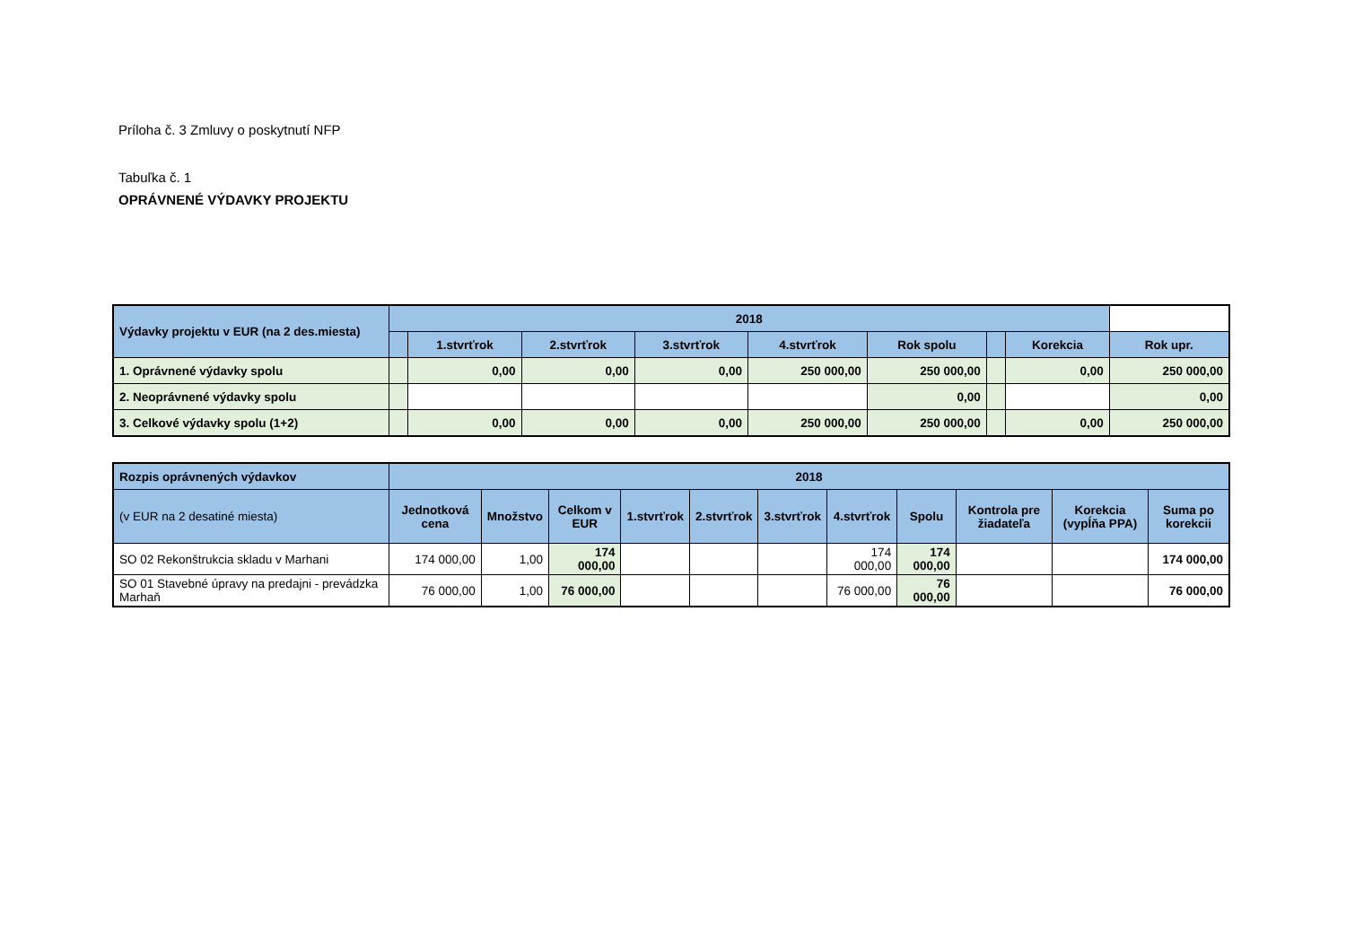Príloha č. 3 Zmluvy o poskytnutí NFP
Tabuľka č. 1
OPRÁVNENÉ VÝDAVKY PROJEKTU
| Výdavky projektu v EUR (na 2 des.miesta) | 2018 | | | | | | | | |
| | | 1.stvrťrok | 2.stvrťrok | 3.stvrťrok | 4.stvrťrok | Rok spolu | | Korekcia | Rok upr. |
| 1. Oprávnené výdavky spolu | | 0,00 | 0,00 | 0,00 | 250 000,00 | 250 000,00 | | 0,00 | 250 000,00 |
| 2. Neoprávnené výdavky spolu | | | | | | 0,00 | | | 0,00 |
| 3. Celkové výdavky spolu (1+2) | | 0,00 | 0,00 | 0,00 | 250 000,00 | 250 000,00 | | 0,00 | 250 000,00 |
| Rozpis oprávnených výdavkov | 2018 | | | | | | | | | | |
| (v EUR na 2 desatiné miesta) | Jednotková cena | Množstvo | Celkom v EUR | 1.stvrťrok | 2.stvrťrok | 3.stvrťrok | 4.stvrťrok | Spolu | Kontrola pre žiadateľa | Korekcia (vypĺňa PPA) | Suma po korekcii |
| SO 02 Rekonštrukcia skladu v Marhani | 174 000,00 | 1,00 | 174 000,00 | | | | 174 000,00 | 174 000,00 | | | 174 000,00 |
| SO 01 Stavebné úpravy na predajni - prevádzka Marhaň | 76 000,00 | 1,00 | 76 000,00 | | | | 76 000,00 | 76 000,00 | | | 76 000,00 |